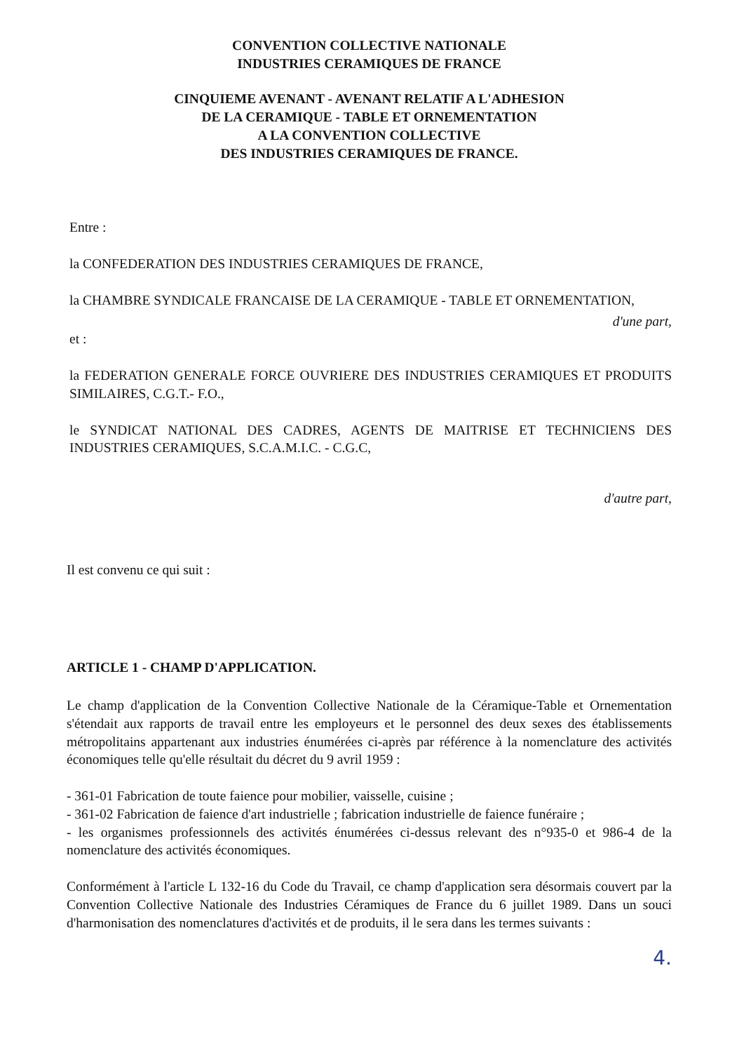CONVENTION COLLECTIVE NATIONALE
INDUSTRIES CERAMIQUES DE FRANCE
CINQUIEME AVENANT - AVENANT RELATIF A L'ADHESION
DE LA CERAMIQUE - TABLE ET ORNEMENTATION
A LA CONVENTION COLLECTIVE
DES INDUSTRIES CERAMIQUES DE FRANCE.
Entre :
la CONFEDERATION DES INDUSTRIES CERAMIQUES DE FRANCE,
la CHAMBRE SYNDICALE FRANCAISE DE LA CERAMIQUE - TABLE ET ORNEMENTATION,
d'une part,
et :
la FEDERATION GENERALE FORCE OUVRIERE DES INDUSTRIES CERAMIQUES ET PRODUITS SIMILAIRES, C.G.T.- F.O.,
le SYNDICAT NATIONAL DES CADRES, AGENTS DE MAITRISE ET TECHNICIENS DES INDUSTRIES CERAMIQUES, S.C.A.M.I.C. - C.G.C,
d'autre part,
Il est convenu ce qui suit :
ARTICLE 1 - CHAMP D'APPLICATION.
Le champ d'application de la Convention Collective Nationale de la Céramique-Table et Ornementation s'étendait aux rapports de travail entre les employeurs et le personnel des deux sexes des établissements métropolitains appartenant aux industries énumérées ci-après par référence à la nomenclature des activités économiques telle qu'elle résultait du décret du 9 avril 1959 :
- 361-01 Fabrication de toute faience pour mobilier, vaisselle, cuisine ;
- 361-02 Fabrication de faience d'art industrielle ; fabrication industrielle de faience funéraire ;
- les organismes professionnels des activités énumérées ci-dessus relevant des n°935-0 et 986-4 de la nomenclature des activités économiques.
Conformément à l'article L 132-16 du Code du Travail, ce champ d'application sera désormais couvert par la Convention Collective Nationale des Industries Céramiques de France du 6 juillet 1989. Dans un souci d'harmonisation des nomenclatures d'activités et de produits, il le sera dans les termes suivants :
4.